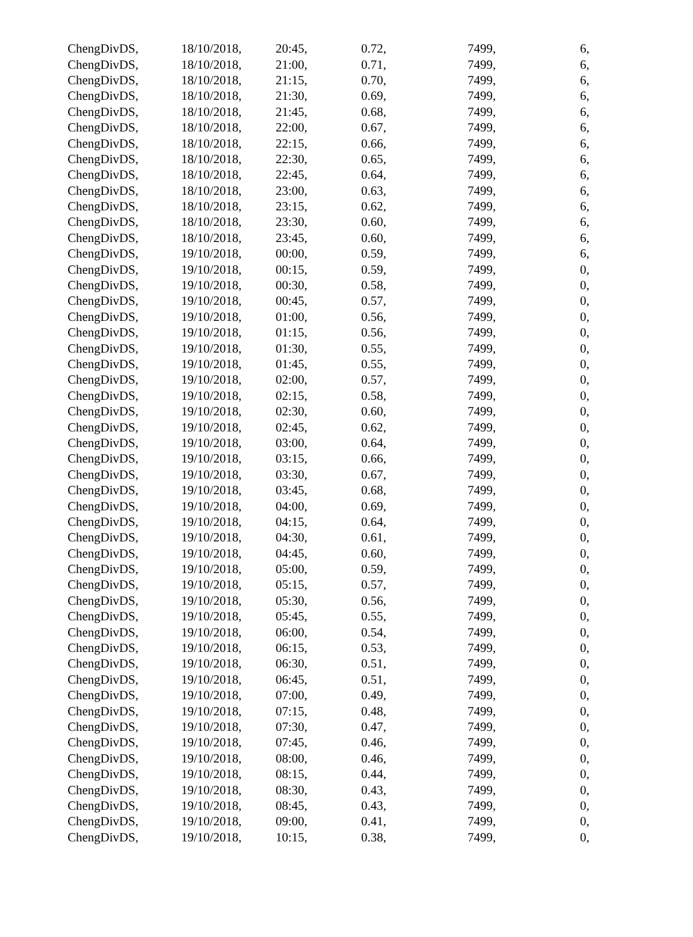| ChengDivDS, | 18/10/2018, | 20:45, | 0.72, | 7499, | 6, |
| ChengDivDS, | 18/10/2018, | 21:00, | 0.71, | 7499, | 6, |
| ChengDivDS, | 18/10/2018, | 21:15, | 0.70, | 7499, | 6, |
| ChengDivDS, | 18/10/2018, | 21:30, | 0.69, | 7499, | 6, |
| ChengDivDS, | 18/10/2018, | 21:45, | 0.68, | 7499, | 6, |
| ChengDivDS, | 18/10/2018, | 22:00, | 0.67, | 7499, | 6, |
| ChengDivDS, | 18/10/2018, | 22:15, | 0.66, | 7499, | 6, |
| ChengDivDS, | 18/10/2018, | 22:30, | 0.65, | 7499, | 6, |
| ChengDivDS, | 18/10/2018, | 22:45, | 0.64, | 7499, | 6, |
| ChengDivDS, | 18/10/2018, | 23:00, | 0.63, | 7499, | 6, |
| ChengDivDS, | 18/10/2018, | 23:15, | 0.62, | 7499, | 6, |
| ChengDivDS, | 18/10/2018, | 23:30, | 0.60, | 7499, | 6, |
| ChengDivDS, | 18/10/2018, | 23:45, | 0.60, | 7499, | 6, |
| ChengDivDS, | 19/10/2018, | 00:00, | 0.59, | 7499, | 6, |
| ChengDivDS, | 19/10/2018, | 00:15, | 0.59, | 7499, | 0, |
| ChengDivDS, | 19/10/2018, | 00:30, | 0.58, | 7499, | 0, |
| ChengDivDS, | 19/10/2018, | 00:45, | 0.57, | 7499, | 0, |
| ChengDivDS, | 19/10/2018, | 01:00, | 0.56, | 7499, | 0, |
| ChengDivDS, | 19/10/2018, | 01:15, | 0.56, | 7499, | 0, |
| ChengDivDS, | 19/10/2018, | 01:30, | 0.55, | 7499, | 0, |
| ChengDivDS, | 19/10/2018, | 01:45, | 0.55, | 7499, | 0, |
| ChengDivDS, | 19/10/2018, | 02:00, | 0.57, | 7499, | 0, |
| ChengDivDS, | 19/10/2018, | 02:15, | 0.58, | 7499, | 0, |
| ChengDivDS, | 19/10/2018, | 02:30, | 0.60, | 7499, | 0, |
| ChengDivDS, | 19/10/2018, | 02:45, | 0.62, | 7499, | 0, |
| ChengDivDS, | 19/10/2018, | 03:00, | 0.64, | 7499, | 0, |
| ChengDivDS, | 19/10/2018, | 03:15, | 0.66, | 7499, | 0, |
| ChengDivDS, | 19/10/2018, | 03:30, | 0.67, | 7499, | 0, |
| ChengDivDS, | 19/10/2018, | 03:45, | 0.68, | 7499, | 0, |
| ChengDivDS, | 19/10/2018, | 04:00, | 0.69, | 7499, | 0, |
| ChengDivDS, | 19/10/2018, | 04:15, | 0.64, | 7499, | 0, |
| ChengDivDS, | 19/10/2018, | 04:30, | 0.61, | 7499, | 0, |
| ChengDivDS, | 19/10/2018, | 04:45, | 0.60, | 7499, | 0, |
| ChengDivDS, | 19/10/2018, | 05:00, | 0.59, | 7499, | 0, |
| ChengDivDS, | 19/10/2018, | 05:15, | 0.57, | 7499, | 0, |
| ChengDivDS, | 19/10/2018, | 05:30, | 0.56, | 7499, | 0, |
| ChengDivDS, | 19/10/2018, | 05:45, | 0.55, | 7499, | 0, |
| ChengDivDS, | 19/10/2018, | 06:00, | 0.54, | 7499, | 0, |
| ChengDivDS, | 19/10/2018, | 06:15, | 0.53, | 7499, | 0, |
| ChengDivDS, | 19/10/2018, | 06:30, | 0.51, | 7499, | 0, |
| ChengDivDS, | 19/10/2018, | 06:45, | 0.51, | 7499, | 0, |
| ChengDivDS, | 19/10/2018, | 07:00, | 0.49, | 7499, | 0, |
| ChengDivDS, | 19/10/2018, | 07:15, | 0.48, | 7499, | 0, |
| ChengDivDS, | 19/10/2018, | 07:30, | 0.47, | 7499, | 0, |
| ChengDivDS, | 19/10/2018, | 07:45, | 0.46, | 7499, | 0, |
| ChengDivDS, | 19/10/2018, | 08:00, | 0.46, | 7499, | 0, |
| ChengDivDS, | 19/10/2018, | 08:15, | 0.44, | 7499, | 0, |
| ChengDivDS, | 19/10/2018, | 08:30, | 0.43, | 7499, | 0, |
| ChengDivDS, | 19/10/2018, | 08:45, | 0.43, | 7499, | 0, |
| ChengDivDS, | 19/10/2018, | 09:00, | 0.41, | 7499, | 0, |
| ChengDivDS, | 19/10/2018, | 10:15, | 0.38, | 7499, | 0, |